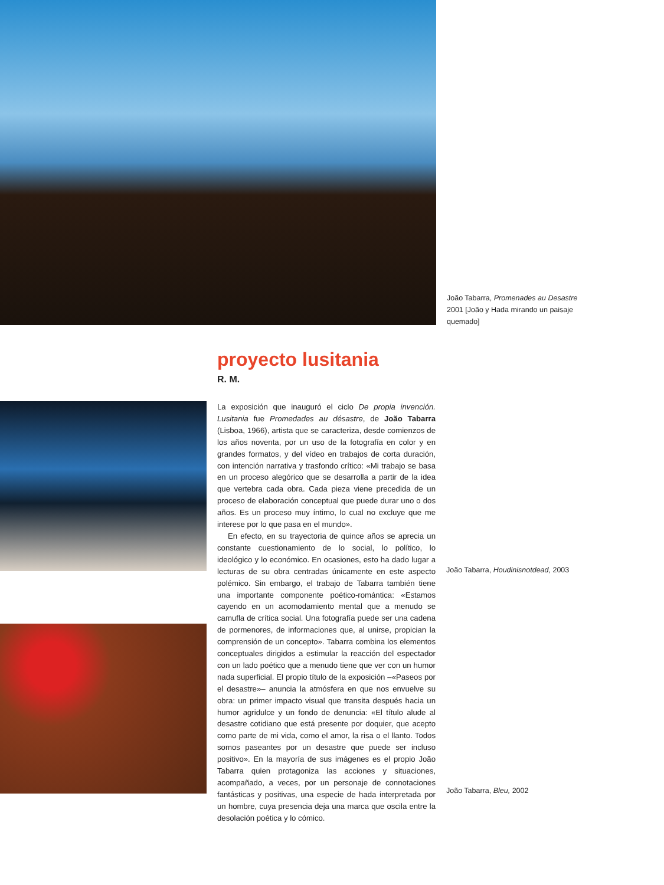João Tabarra, Promenades au Desastre 2001 [João y Hada mirando un paisaje quemado]
proyecto lusitania
R. M.
La exposición que inauguró el ciclo De propia invención. Lusitania fue Promedades au désastre, de João Tabarra (Lisboa, 1966), artista que se caracteriza, desde comienzos de los años noventa, por un uso de la fotografía en color y en grandes formatos, y del vídeo en trabajos de corta duración, con intención narrativa y trasfondo crítico: «Mi trabajo se basa en un proceso alegórico que se desarrolla a partir de la idea que vertebra cada obra. Cada pieza viene precedida de un proceso de elaboración conceptual que puede durar uno o dos años. Es un proceso muy íntimo, lo cual no excluye que me interese por lo que pasa en el mundo».
En efecto, en su trayectoria de quince años se aprecia un constante cuestionamiento de lo social, lo político, lo ideológico y lo económico. En ocasiones, esto ha dado lugar a lecturas de su obra centradas únicamente en este aspecto polémico. Sin embargo, el trabajo de Tabarra también tiene una importante componente poético-romántica: «Estamos cayendo en un acomodamiento mental que a menudo se camufla de crítica social. Una fotografía puede ser una cadena de pormenores, de informaciones que, al unirse, propician la comprensión de un concepto». Tabarra combina los elementos conceptuales dirigidos a estimular la reacción del espectador con un lado poético que a menudo tiene que ver con un humor nada superficial. El propio título de la exposición –«Paseos por el desastre»– anuncia la atmósfera en que nos envuelve su obra: un primer impacto visual que transita después hacia un humor agridulce y un fondo de denuncia: «El título alude al desastre cotidiano que está presente por doquier, que acepto como parte de mi vida, como el amor, la risa o el llanto. Todos somos paseantes por un desastre que puede ser incluso positivo». En la mayoría de sus imágenes es el propio João Tabarra quien protagoniza las acciones y situaciones, acompañado, a veces, por un personaje de connotaciones fantásticas y positivas, una especie de hada interpretada por un hombre, cuya presencia deja una marca que oscila entre la desolación poética y lo cómico.
João Tabarra, Houdinisnotdead, 2003
João Tabarra, Bleu, 2002